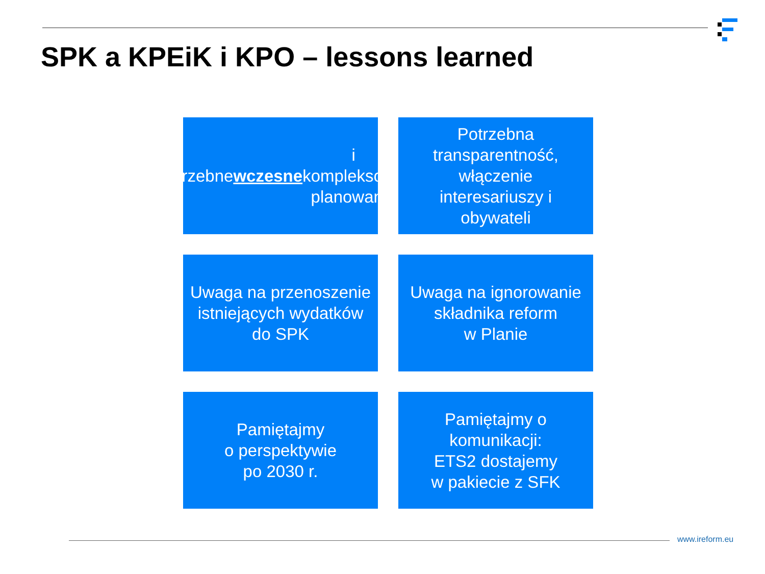SPK a KPEiK i KPO – lessons learned
Potrzebne wczesne i
kompleksowe
planowanie
Potrzebna
transparentność,
włączenie
interesariuszy i
obywateli
Uwaga na przenoszenie
istniejących wydatków
do SPK
Uwaga na ignorowanie
składnika reform
w Planie
Pamiętajmy
o perspektywie
po 2030 r.
Pamiętajmy o
komunikacji:
ETS2 dostajemy
w pakiecie z SFK
www.ireform.eu